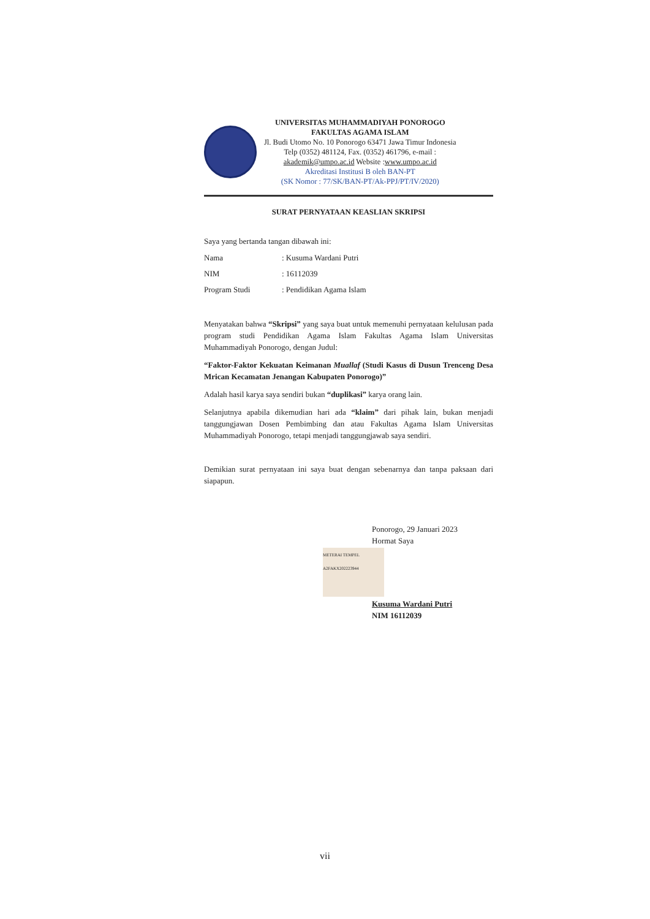UNIVERSITAS MUHAMMADIYAH PONOROGO
FAKULTAS AGAMA ISLAM
Jl. Budi Utomo No. 10 Ponorogo 63471 Jawa Timur Indonesia
Telp (0352) 481124, Fax. (0352) 461796, e-mail :
akademik@umpo.ac.id Website :www.umpo.ac.id
Akreditasi Institusi B oleh BAN-PT
(SK Nomor : 77/SK/BAN-PT/Ak-PPJ/PT/IV/2020)
SURAT PERNYATAAN KEASLIAN SKRIPSI
Saya yang bertanda tangan dibawah ini:
Nama: Kusuma Wardani Putri
NIM: 16112039
Program Studi: Pendidikan Agama Islam
Menyatakan bahwa “Skripsi” yang saya buat untuk memenuhi pernyataan kelulusan pada program studi Pendidikan Agama Islam Fakultas Agama Islam Universitas Muhammadiyah Ponorogo, dengan Judul:
“Faktor-Faktor Kekuatan Keimanan Muallaf (Studi Kasus di Dusun Trenceng Desa Mrican Kecamatan Jenangan Kabupaten Ponorogo)”
Adalah hasil karya saya sendiri bukan “duplikasi” karya orang lain.
Selanjutnya apabila dikemudian hari ada “klaim” dari pihak lain, bukan menjadi tanggungjawan Dosen Pembimbing dan atau Fakultas Agama Islam Universitas Muhammadiyah Ponorogo, tetapi menjadi tanggungjawab saya sendiri.
Demikian surat pernyataan ini saya buat dengan sebenarnya dan tanpa paksaan dari siapapun.
Ponorogo, 29 Januari 2023
Hormat Saya
METERAI TEMPEL A2FAKX202223944
Kusuma Wardani Putri
NIM 16112039
vii